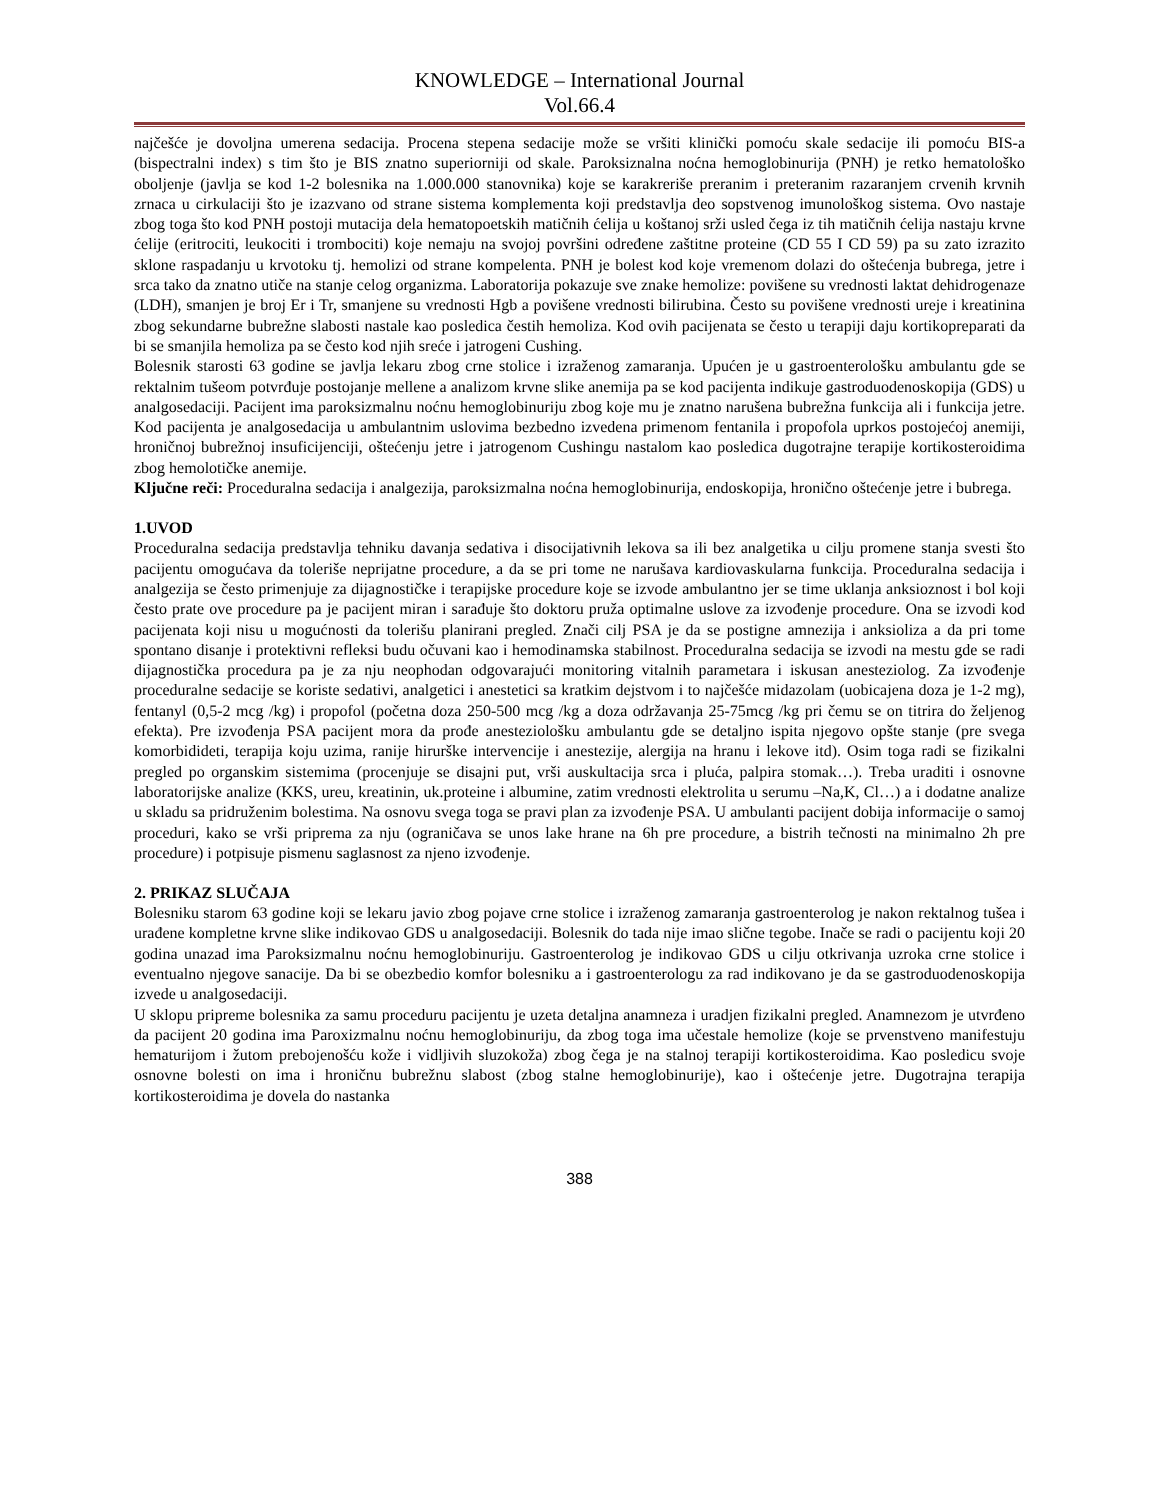KNOWLEDGE – International Journal
Vol.66.4
najčešće je dovoljna umerena sedacija. Procena stepena sedacije može se vršiti klinički pomoću skale sedacije ili pomoću BIS-a (bispectralni index) s tim što je BIS znatno superiorniji od skale. Paroksiznalna noćna hemoglobinurija (PNH) je retko hematološko oboljenje (javlja se kod 1-2 bolesnika na 1.000.000 stanovnika) koje se karakreriše preranim i preteranim razaranjem crvenih krvnih zrnaca u cirkulaciji što je izazvano od strane sistema komplementa koji predstavlja deo sopstvenog imunološkog sistema. Ovo nastaje zbog toga što kod PNH postoji mutacija dela hematopoetskih matičnih ćelija u koštanoj srži usled čega iz tih matičnih ćelija nastaju krvne ćelije (eritrociti, leukociti i trombociti) koje nemaju na svojoj površini određene zaštitne proteine (CD 55 I CD 59) pa su zato izrazito sklone raspadanju u krvotoku tj. hemolizi od strane kompelenta. PNH je bolest kod koje vremenom dolazi do oštećenja bubrega, jetre i srca tako da znatno utiče na stanje celog organizma. Laboratorija pokazuje sve znake hemolize: povišene su vrednosti laktat dehidrogenaze (LDH), smanjen je broj Er i Tr, smanjene su vrednosti Hgb a povišene vrednosti bilirubina. Često su povišene vrednosti ureje i kreatinina zbog sekundarne bubrežne slabosti nastale kao posledica čestih hemoliza. Kod ovih pacijenata se često u terapiji daju kortikopreparati da bi se smanjila hemoliza pa se često kod njih sreće i jatrogeni Cushing.
Bolesnik starosti 63 godine se javlja lekaru zbog crne stolice i izraženog zamaranja. Upućen je u gastroenterološku ambulantu gde se rektalnim tušeom potvrđuje postojanje mellene a analizom krvne slike anemija pa se kod pacijenta indikuje gastroduodenoskopija (GDS) u analgosedaciji. Pacijent ima paroksizmalnu noćnu hemoglobinuriju zbog koje mu je znatno narušena bubrežna funkcija ali i funkcija jetre. Kod pacijenta je analgosedacija u ambulantnim uslovima bezbedno izvedena primenom fentanila i propofola uprkos postojećoj anemiji, hroničnoj bubrežnoj insuficijenciji, oštećenju jetre i jatrogenom Cushingu nastalom kao posledica dugotrajne terapije kortikosteroidima zbog hemolotičke anemije.
Ključne reči: Proceduralna sedacija i analgezija, paroksizmalna noćna hemoglobinurija, endoskopija, hronično oštećenje jetre i bubrega.
1.UVOD
Proceduralna sedacija predstavlja tehniku davanja sedativa i disocijativnih lekova sa ili bez analgetika u cilju promene stanja svesti što pacijentu omogućava da toleriše neprijatne procedure, a da se pri tome ne narušava kardiovaskularna funkcija. Proceduralna sedacija i analgezija se često primenjuje za dijagnostičke i terapijske procedure koje se izvode ambulantno jer se time uklanja anksioznost i bol koji često prate ove procedure pa je pacijent miran i sarađuje što doktoru pruža optimalne uslove za izvođenje procedure. Ona se izvodi kod pacijenata koji nisu u mogućnosti da tolerišu planirani pregled. Znači cilj PSA je da se postigne amnezija i anksioliza a da pri tome spontano disanje i protektivni refleksi budu očuvani kao i hemodinamska stabilnost. Proceduralna sedacija se izvodi na mestu gde se radi dijagnostička procedura pa je za nju neophodan odgovarajući monitoring vitalnih parametara i iskusan anesteziolog. Za izvođenje proceduralne sedacije se koriste sedativi, analgetici i anestetici sa kratkim dejstvom i to najčešće midazolam (uobicajena doza je 1-2 mg), fentanyl (0,5-2 mcg /kg) i propofol (početna doza 250-500 mcg /kg a doza održavanja 25-75mcg /kg pri čemu se on titrira do željenog efekta). Pre izvođenja PSA pacijent mora da prođe anesteziološku ambulantu gde se detaljno ispita njegovo opšte stanje (pre svega komorbidideti, terapija koju uzima, ranije hirurške intervencije i anestezije, alergija na hranu i lekove itd). Osim toga radi se fizikalni pregled po organskim sistemima (procenjuje se disajni put, vrši auskultacija srca i pluća, palpira stomak…). Treba uraditi i osnovne laboratorijske analize (KKS, ureu, kreatinin, uk.proteine i albumine, zatim vrednosti elektrolita u serumu –Na,K, Cl…) a i dodatne analize u skladu sa pridruženim bolestima. Na osnovu svega toga se pravi plan za izvođenje PSA. U ambulanti pacijent dobija informacije o samoj proceduri, kako se vrši priprema za nju (ograničava se unos lake hrane na 6h pre procedure, a bistrih tečnosti na minimalno 2h pre procedure) i potpisuje pismenu saglasnost za njeno izvođenje.
2. PRIKAZ SLUČAJA
Bolesniku starom 63 godine koji se lekaru javio zbog pojave crne stolice i izraženog zamaranja gastroenterolog je nakon rektalnog tušea i urađene kompletne krvne slike indikovao GDS u analgosedaciji. Bolesnik do tada nije imao slične tegobe. Inače se radi o pacijentu koji 20 godina unazad ima Paroksizmalnu noćnu hemoglobinuriju. Gastroenterolog je indikovao GDS u cilju otkrivanja uzroka crne stolice i eventualno njegove sanacije. Da bi se obezbedio komfor bolesniku a i gastroenterologu za rad indikovano je da se gastroduodenoskopija izvede u analgosedaciji.
U sklopu pripreme bolesnika za samu proceduru pacijentu je uzeta detaljna anamneza i uradjen fizikalni pregled. Anamnezom je utvrđeno da pacijent 20 godina ima Paroxizmalnu noćnu hemoglobinuriju, da zbog toga ima učestale hemolize (koje se prvenstveno manifestuju hematurijom i žutom prebojenošću kože i vidljivih sluzokoža) zbog čega je na stalnoj terapiji kortikosteroidima. Kao posledicu svoje osnovne bolesti on ima i hroničnu bubrežnu slabost (zbog stalne hemoglobinurije), kao i oštećenje jetre. Dugotrajna terapija kortikosteroidima je dovela do nastanka
388